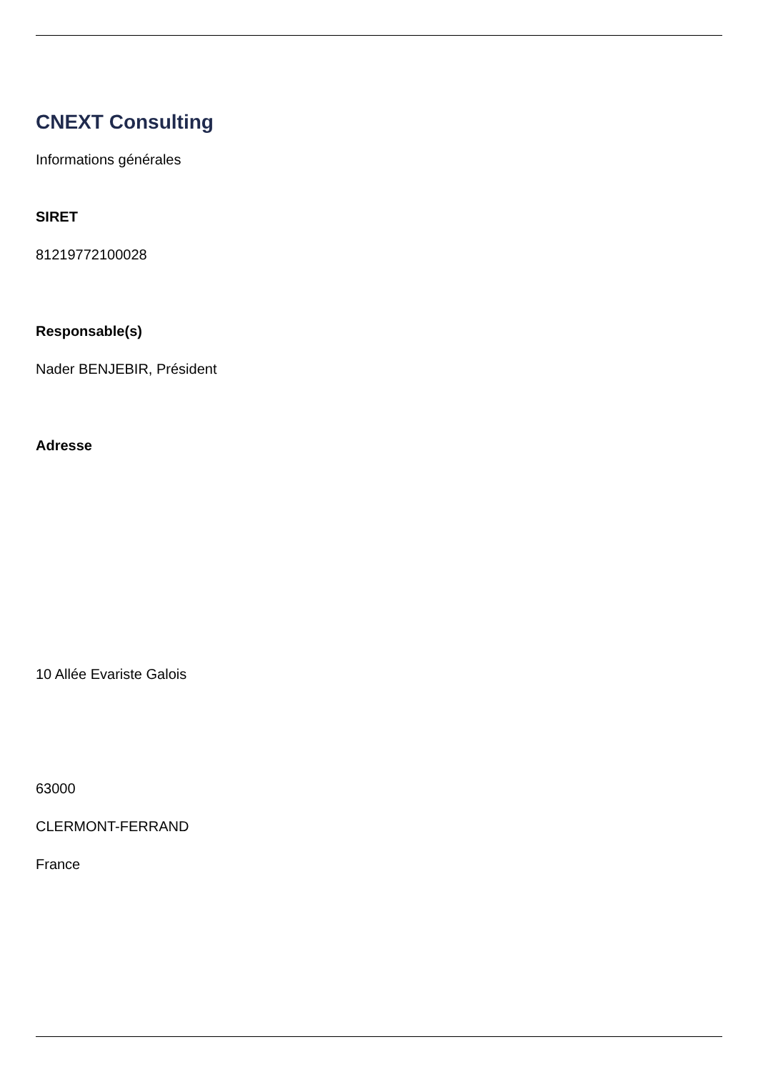CNEXT Consulting
Informations générales
SIRET
81219772100028
Responsable(s)
Nader BENJEBIR, Président
Adresse
10 Allée Evariste Galois
63000
CLERMONT-FERRAND
France